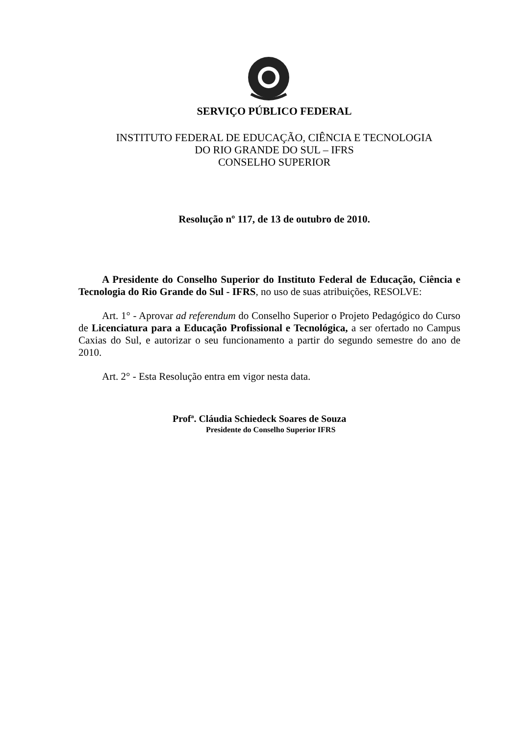SERVIÇO PÚBLICO FEDERAL
INSTITUTO FEDERAL DE EDUCAÇÃO, CIÊNCIA E TECNOLOGIA
DO RIO GRANDE DO SUL – IFRS
CONSELHO SUPERIOR
Resolução nº 117, de 13 de outubro de 2010.
A Presidente do Conselho Superior do Instituto Federal de Educação, Ciência e Tecnologia do Rio Grande do Sul - IFRS, no uso de suas atribuições, RESOLVE:
Art. 1° - Aprovar ad referendum do Conselho Superior o Projeto Pedagógico do Curso de Licenciatura para a Educação Profissional e Tecnológica, a ser ofertado no Campus Caxias do Sul, e autorizar o seu funcionamento a partir do segundo semestre do ano de 2010.
Art. 2° - Esta Resolução entra em vigor nesta data.
Profª. Cláudia Schiedeck Soares de Souza
Presidente do Conselho Superior IFRS